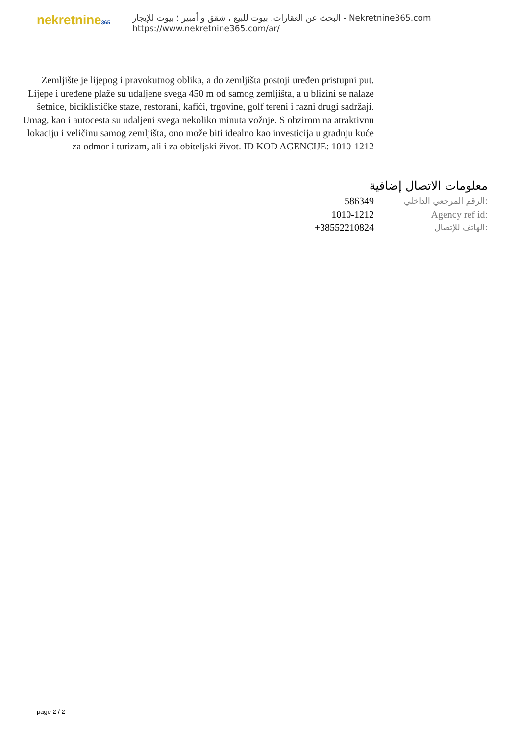nekretnine365
البحث عن العقارات، بيوت للبيع ، شقق و أمبير ؛ بيوت للإيجار - Nekretnine365.com
https://www.nekretnine365.com/ar/
Zemljište je lijepog i pravokutnog oblika, a do zemljišta postoji uređen pristupni put. Lijepe i uređene plaže su udaljene svega 450 m od samog zemljišta, a u blizini se nalaze šetnice, biciklističke staze, restorani, kafići, trgovine, golf tereni i razni drugi sadržaji. Umag, kao i autocesta su udaljeni svega nekoliko minuta vožnje. S obzirom na atraktivnu lokaciju i veličinu samog zemljišta, ono može biti idealno kao investicija u gradnju kuće za odmor i turizam, ali i za obiteljski život. ID KOD AGENCIJE: 1010-1212
معلومات الاتصال إضافية
| 586349 | الرقم المرجعي الداخلي: |
| 1010-1212 | Agency ref id: |
| +38552210824 | الهاتف للإتصال: |
page 2 / 2